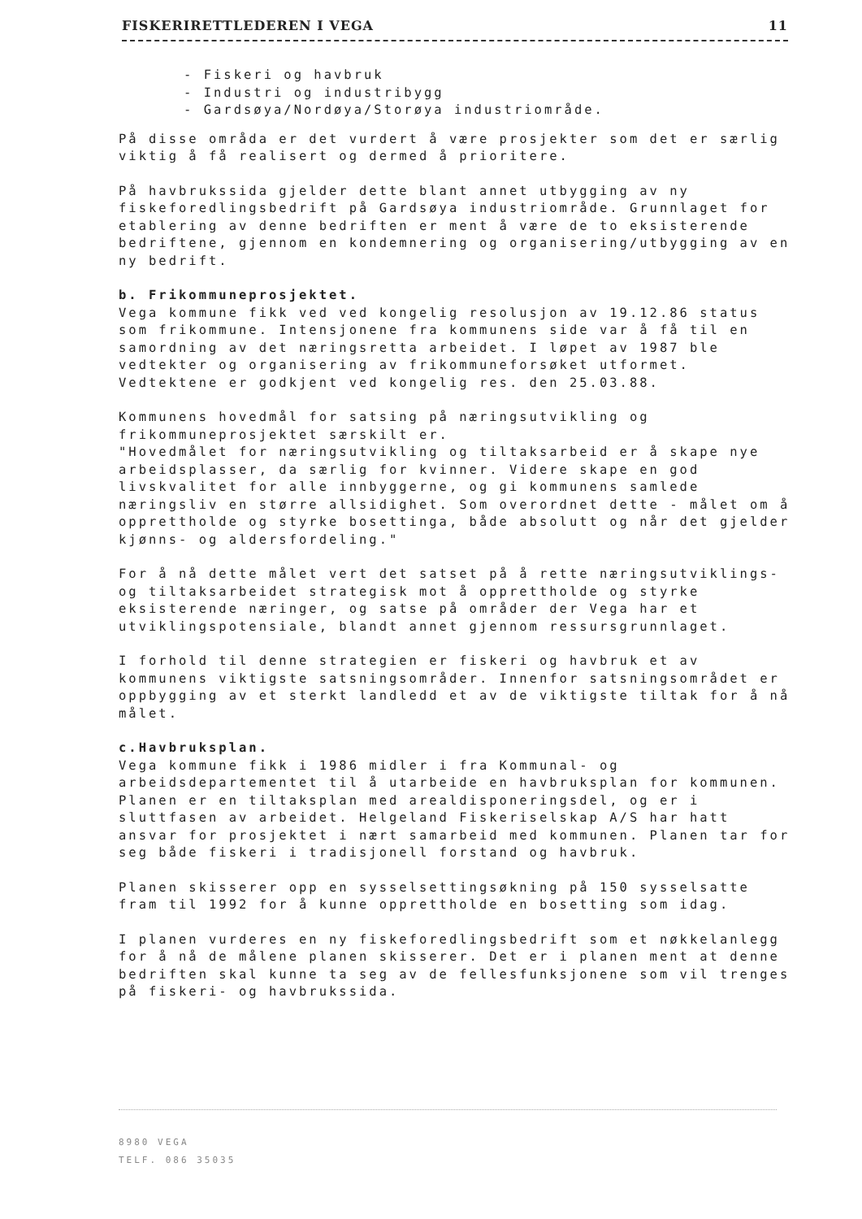FISKERIRETTLEDEREN I VEGA 11
- Fiskeri og havbruk
- Industri og industribygg
- Gardsøya/Nordøya/Storøya industriområde.
På disse områda er det vurdert å være prosjekter som det er særlig viktig å få realisert og dermed å prioritere.
På havbrukssida gjelder dette blant annet utbygging av ny fiskeforedlingsbedrift på Gardsøya industriområde. Grunnlaget for etablering av denne bedriften er ment å være de to eksisterende bedriftene, gjennom en kondemnering og organisering/utbygging av en ny bedrift.
b. Frikommuneprosjektet.
Vega kommune fikk ved ved kongelig resolusjon av 19.12.86 status som frikommune. Intensjonene fra kommunens side var å få til en samordning av det næringsretta arbeidet. I løpet av 1987 ble vedtekter og organisering av frikommuneforsøket utformet. Vedtektene er godkjent ved kongelig res. den 25.03.88.
Kommunens hovedmål for satsing på næringsutvikling og frikommuneprosjektet særskilt er.
"Hovedmålet for næringsutvikling og tiltaksarbeid er å skape nye arbeidsplasser, da særlig for kvinner. Videre skape en god livskvalitet for alle innbyggerne, og gi kommunens samlede næringsliv en større allsidighet. Som overordnet dette - målet om å opprettholde og styrke bosettinga, både absolutt og når det gjelder kjønns- og aldersfordeling."
For å nå dette målet vert det satset på å rette næringsutviklings- og tiltaksarbeidet strategisk mot å opprettholde og styrke eksisterende næringer, og satse på områder der Vega har et utviklingspotensiale, blandt annet gjennom ressursgrunnlaget.
I forhold til denne strategien er fiskeri og havbruk et av kommunens viktigste satsningsområder. Innenfor satsningsområdet er oppbygging av et sterkt landledd et av de viktigste tiltak for å nå målet.
c.Havbruksplan.
Vega kommune fikk i 1986 midler i fra Kommunal- og arbeidsdepartementet til å utarbeide en havbruksplan for kommunen. Planen er en tiltaksplan med arealdisponeringsdel, og er i sluttfasen av arbeidet. Helgeland Fiskeriselskap A/S har hatt ansvar for prosjektet i nært samarbeid med kommunen. Planen tar for seg både fiskeri i tradisjonell forstand og havbruk.
Planen skisserer opp en sysselsettingsøkning på 150 sysselsatte fram til 1992 for å kunne opprettholde en bosetting som idag.
I planen vurderes en ny fiskeforedlingsbedrift som et nøkkelanlegg for å nå de målene planen skisserer. Det er i planen ment at denne bedriften skal kunne ta seg av de fellesfunksjonene som vil trenges på fiskeri- og havbrukssida.
8980 VEGA
TELF. 086 35035